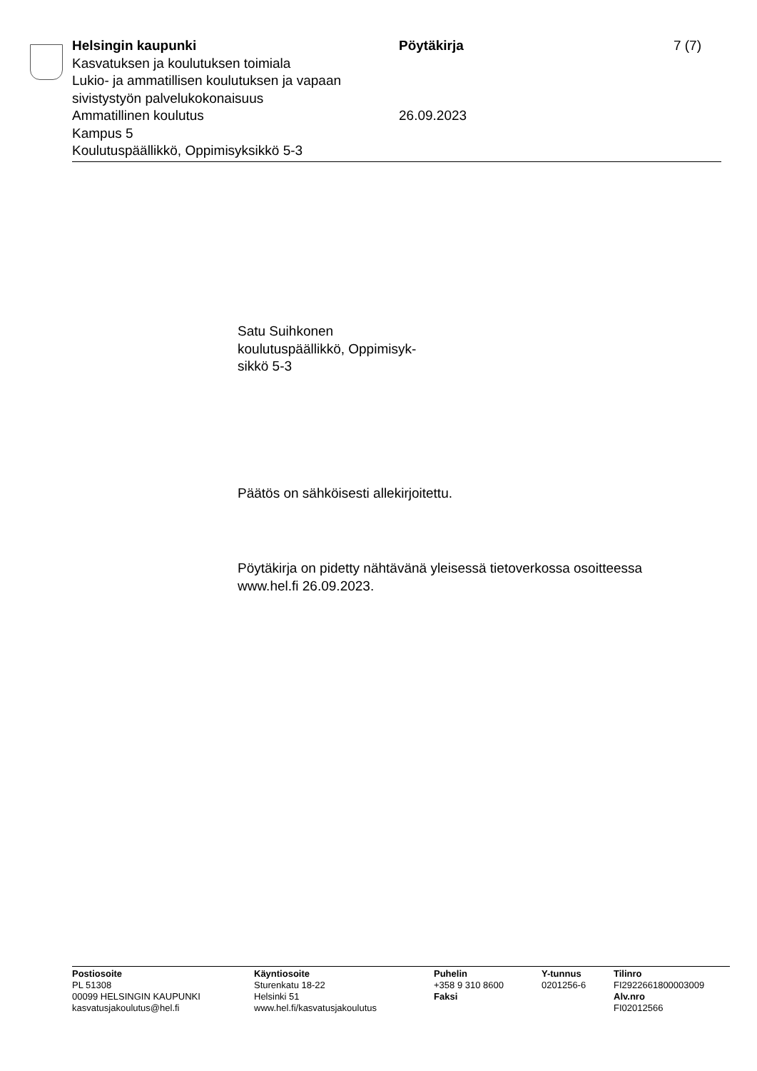Helsingin kaupunki
Kasvatuksen ja koulutuksen toimiala
Lukio- ja ammatillisen koulutuksen ja vapaan sivistystyön palvelukokonaisuus
Ammatillinen koulutus
Kampus 5
Koulutuspäällikkö, Oppimisyksikkö 5-3
Pöytäkirja
26.09.2023
7 (7)
Satu Suihkonen
koulutuspäällikkö, Oppimisyk-
sikkö 5-3
Päätös on sähköisesti allekirjoitettu.
Pöytäkirja on pidetty nähtävänä yleisessä tietoverkossa osoitteessa
www.hel.fi 26.09.2023.
Postiosoite
PL 51308
00099 HELSINGIN KAUPUNKI
kasvatusjakoulutus@hel.fi
Käyntiosoite
Sturenkatu 18-22
Helsinki 51
www.hel.fi/kasvatusjakoulutus
Puhelin
+358 9 310 8600
Faksi
Y-tunnus
0201256-6
Tilinro
FI2922661800003009
Alv.nro
FI02012566